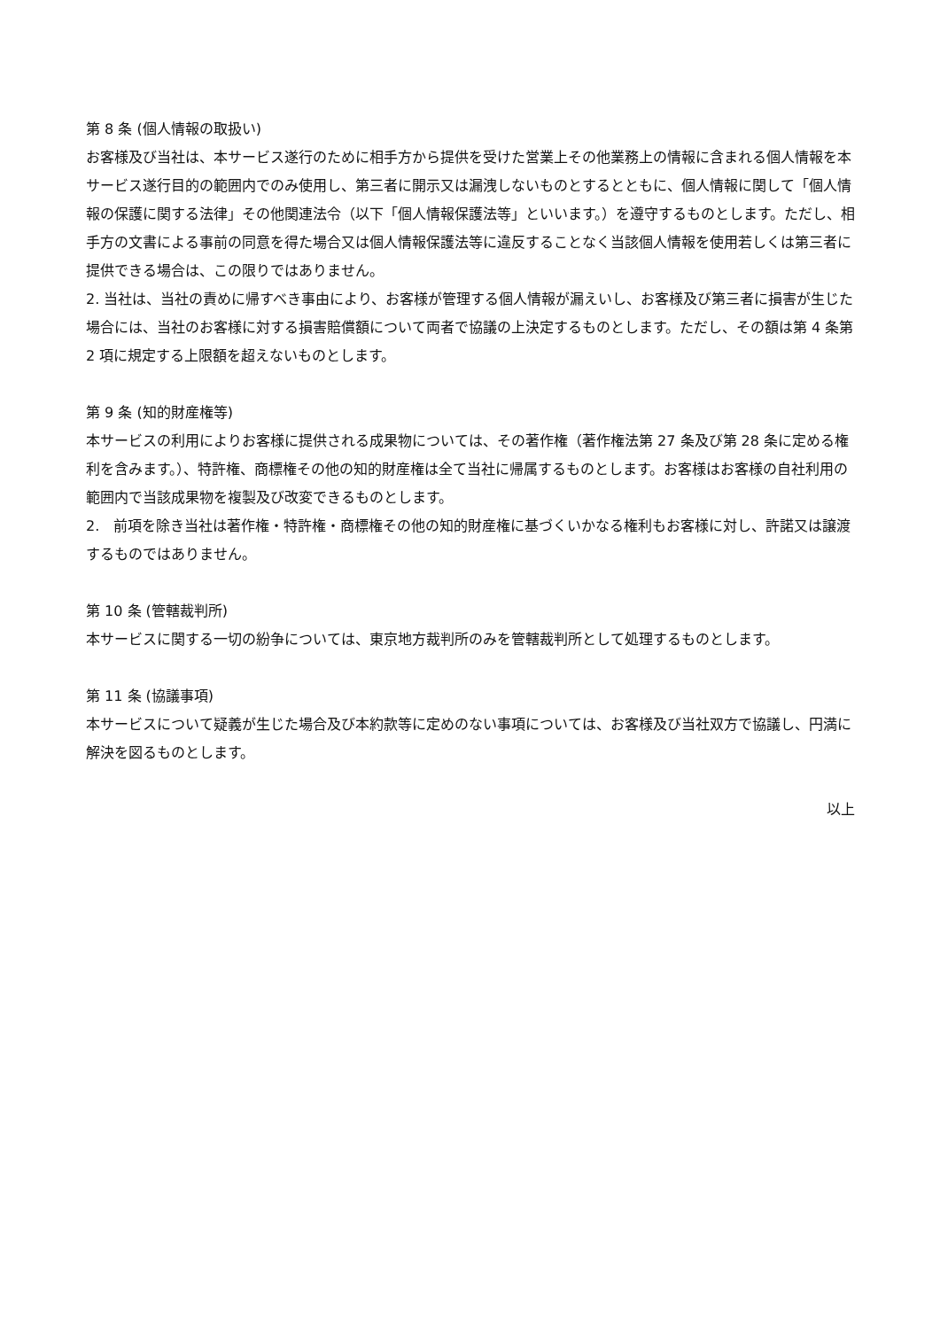第 8 条 (個人情報の取扱い)
お客様及び当社は、本サービス遂行のために相手方から提供を受けた営業上その他業務上の情報に含まれる個人情報を本サービス遂行目的の範囲内でのみ使用し、第三者に開示又は漏洩しないものとするとともに、個人情報に関して「個人情報の保護に関する法律」その他関連法令（以下「個人情報保護法等」といいます。）を遵守するものとします。ただし、相手方の文書による事前の同意を得た場合又は個人情報保護法等に違反することなく当該個人情報を使用若しくは第三者に提供できる場合は、この限りではありません。
2. 当社は、当社の責めに帰すべき事由により、お客様が管理する個人情報が漏えいし、お客様及び第三者に損害が生じた場合には、当社のお客様に対する損害賠償額について両者で協議の上決定するものとします。ただし、その額は第 4 条第 2 項に規定する上限額を超えないものとします。
第 9 条 (知的財産権等)
本サービスの利用によりお客様に提供される成果物については、その著作権（著作権法第 27 条及び第 28 条に定める権利を含みます。）、特許権、商標権その他の知的財産権は全て当社に帰属するものとします。お客様はお客様の自社利用の範囲内で当該成果物を複製及び改変できるものとします。
2.　前項を除き当社は著作権・特許権・商標権その他の知的財産権に基づくいかなる権利もお客様に対し、許諾又は譲渡するものではありません。
第 10 条 (管轄裁判所)
本サービスに関する一切の紛争については、東京地方裁判所のみを管轄裁判所として処理するものとします。
第 11 条 (協議事項)
本サービスについて疑義が生じた場合及び本約款等に定めのない事項については、お客様及び当社双方で協議し、円満に解決を図るものとします。
以上